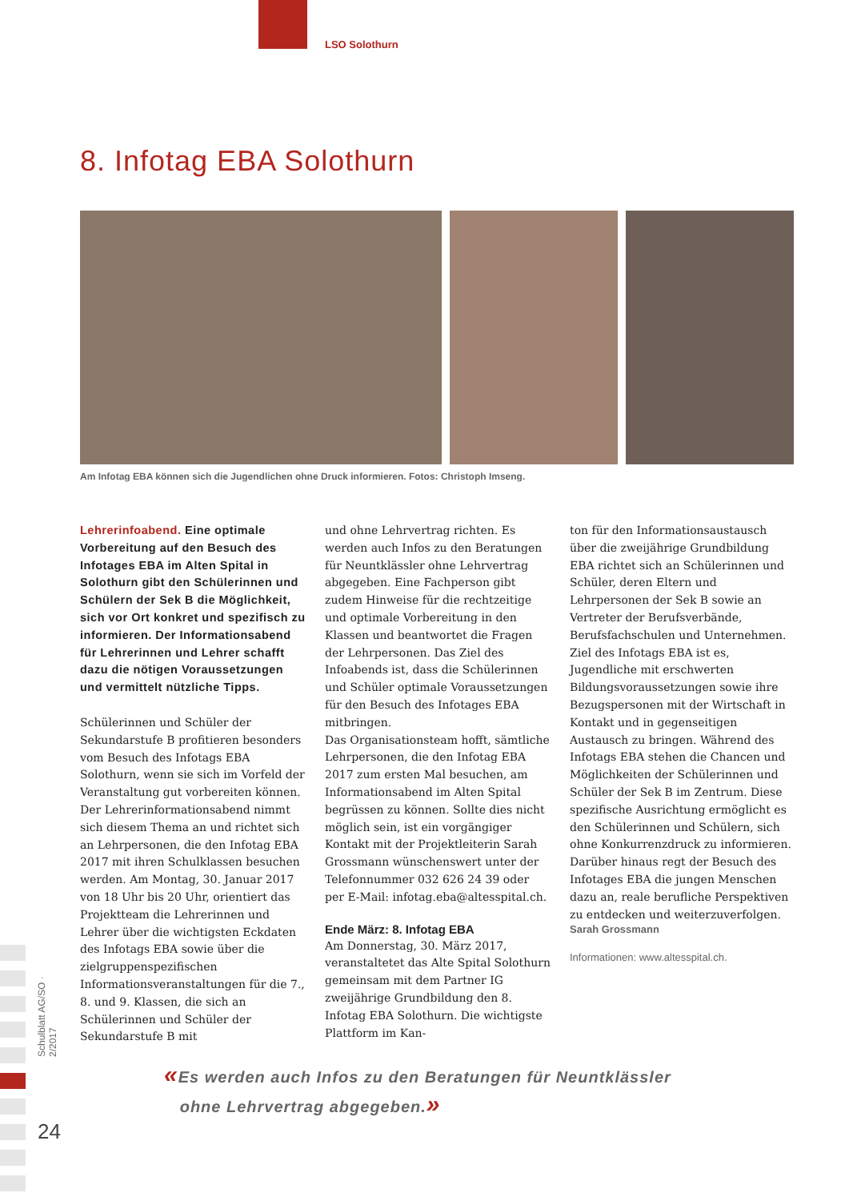LSO Solothurn
8. Infotag EBA Solothurn
Am Infotag EBA können sich die Jugendlichen ohne Druck informieren. Fotos: Christoph Imseng.
Lehrerinfoabend. Eine optimale Vorbereitung auf den Besuch des Infotages EBA im Alten Spital in Solothurn gibt den Schülerinnen und Schülern der Sek B die Möglichkeit, sich vor Ort konkret und spezifisch zu informieren. Der Informationsabend für Lehrerinnen und Lehrer schafft dazu die nötigen Voraussetzungen und vermittelt nützliche Tipps.
Schülerinnen und Schüler der Sekundarstufe B profitieren besonders vom Besuch des Infotags EBA Solothurn, wenn sie sich im Vorfeld der Veranstaltung gut vorbereiten können. Der Lehrerinformationsabend nimmt sich diesem Thema an und richtet sich an Lehrpersonen, die den Infotag EBA 2017 mit ihren Schulklassen besuchen werden. Am Montag, 30. Januar 2017 von 18 Uhr bis 20 Uhr, orientiert das Projektteam die Lehrerinnen und Lehrer über die wichtigsten Eckdaten des Infotags EBA sowie über die zielgruppenspezifischen Informationsveranstaltungen für die 7., 8. und 9. Klassen, die sich an Schülerinnen und Schüler der Sekundarstufe B mit
und ohne Lehrvertrag richten. Es werden auch Infos zu den Beratungen für Neuntklässler ohne Lehrvertrag abgegeben. Eine Fachperson gibt zudem Hinweise für die rechtzeitige und optimale Vorbereitung in den Klassen und beantwortet die Fragen der Lehrpersonen. Das Ziel des Infoabends ist, dass die Schülerinnen und Schüler optimale Voraussetzungen für den Besuch des Infotages EBA mitbringen.
Das Organisationsteam hofft, sämtliche Lehrpersonen, die den Infotag EBA 2017 zum ersten Mal besuchen, am Informationsabend im Alten Spital begrüssen zu können. Sollte dies nicht möglich sein, ist ein vorgängiger Kontakt mit der Projektleiterin Sarah Grossmann wünschenswert unter der Telefonnummer 032 626 24 39 oder per E-Mail: infotag.eba@altesspital.ch.
Ende März: 8. Infotag EBA
Am Donnerstag, 30. März 2017, veranstaltetet das Alte Spital Solothurn gemeinsam mit dem Partner IG zweijährige Grundbildung den 8. Infotag EBA Solothurn. Die wichtigste Plattform im Kan-
ton für den Informationsaustausch über die zweijährige Grundbildung EBA richtet sich an Schülerinnen und Schüler, deren Eltern und Lehrpersonen der Sek B sowie an Vertreter der Berufsverbände, Berufsfachschulen und Unternehmen. Ziel des Infotags EBA ist es, Jugendliche mit erschwerten Bildungsvoraussetzungen sowie ihre Bezugspersonen mit der Wirtschaft in Kontakt und in gegenseitigen Austausch zu bringen. Während des Infotags EBA stehen die Chancen und Möglichkeiten der Schülerinnen und Schüler der Sek B im Zentrum. Diese spezifische Ausrichtung ermöglicht es den Schülerinnen und Schülern, sich ohne Konkurrenzdruck zu informieren. Darüber hinaus regt der Besuch des Infotages EBA die jungen Menschen dazu an, reale berufliche Perspektiven zu entdecken und weiterzuverfolgen.
Sarah Grossmann
Informationen: www.altesspital.ch.
«Es werden auch Infos zu den Beratungen für Neuntklässler
ohne Lehrvertrag abgegeben.»
Schulblatt AG/SO · 2/2017
24